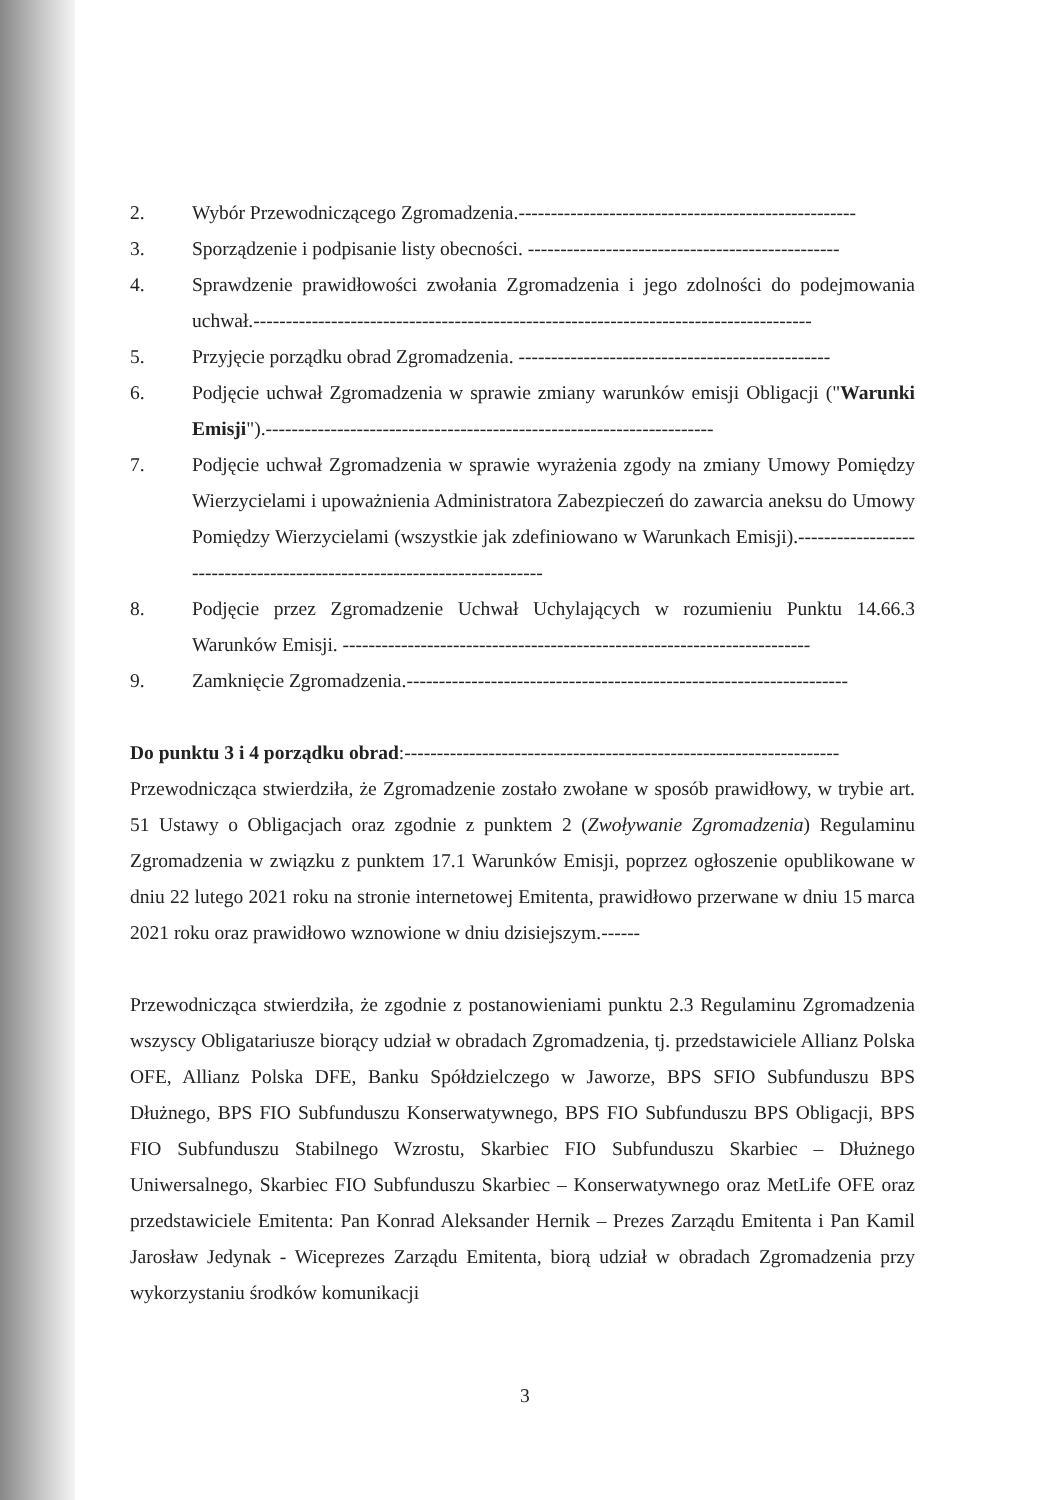2. Wybór Przewodniczącego Zgromadzenia.----------------------------------------------------
3. Sporządzenie i podpisanie listy obecności. ------------------------------------------------
4. Sprawdzenie prawidłowości zwołania Zgromadzenia i jego zdolności do podejmowania uchwał.--------------------------------------------------------------------------------------
5. Przyjęcie porządku obrad Zgromadzenia. ------------------------------------------------
6. Podjęcie uchwał Zgromadzenia w sprawie zmiany warunków emisji Obligacji ("Warunki Emisji").---------------------------------------------------------------------
7. Podjęcie uchwał Zgromadzenia w sprawie wyrażenia zgody na zmiany Umowy Pomiędzy Wierzycielami i upoważnienia Administratora Zabezpieczeń do zawarcia aneksu do Umowy Pomiędzy Wierzycielami (wszystkie jak zdefiniowano w Warunkach Emisji).------------------------------------------------------------------------
8. Podjęcie przez Zgromadzenie Uchwał Uchylających w rozumieniu Punktu 14.66.3 Warunków Emisji. ------------------------------------------------------------------------
9. Zamknięcie Zgromadzenia.--------------------------------------------------------------------
Do punktu 3 i 4 porządku obrad:-------------------------------------------------------------------
Przewodnicząca stwierdziła, że Zgromadzenie zostało zwołane w sposób prawidłowy, w trybie art. 51 Ustawy o Obligacjach oraz zgodnie z punktem 2 (Zwoływanie Zgromadzenia) Regulaminu Zgromadzenia w związku z punktem 17.1 Warunków Emisji, poprzez ogłoszenie opublikowane w dniu 22 lutego 2021 roku na stronie internetowej Emitenta, prawidłowo przerwane w dniu 15 marca 2021 roku oraz prawidłowo wznowione w dniu dzisiejszym.------
Przewodnicząca stwierdziła, że zgodnie z postanowieniami punktu 2.3 Regulaminu Zgromadzenia wszyscy Obligatariusze biorący udział w obradach Zgromadzenia, tj. przedstawiciele Allianz Polska OFE, Allianz Polska DFE, Banku Spółdzielczego w Jaworze, BPS SFIO Subfunduszu BPS Dłużnego, BPS FIO Subfunduszu Konserwatywnego, BPS FIO Subfunduszu BPS Obligacji, BPS FIO Subfunduszu Stabilnego Wzrostu, Skarbiec FIO Subfunduszu Skarbiec – Dłużnego Uniwersalnego, Skarbiec FIO Subfunduszu Skarbiec – Konserwatywnego oraz MetLife OFE oraz przedstawiciele Emitenta: Pan Konrad Aleksander Hernik – Prezes Zarządu Emitenta i Pan Kamil Jarosław Jedynak - Wiceprezes Zarządu Emitenta, biorą udział w obradach Zgromadzenia przy wykorzystaniu środków komunikacji
3